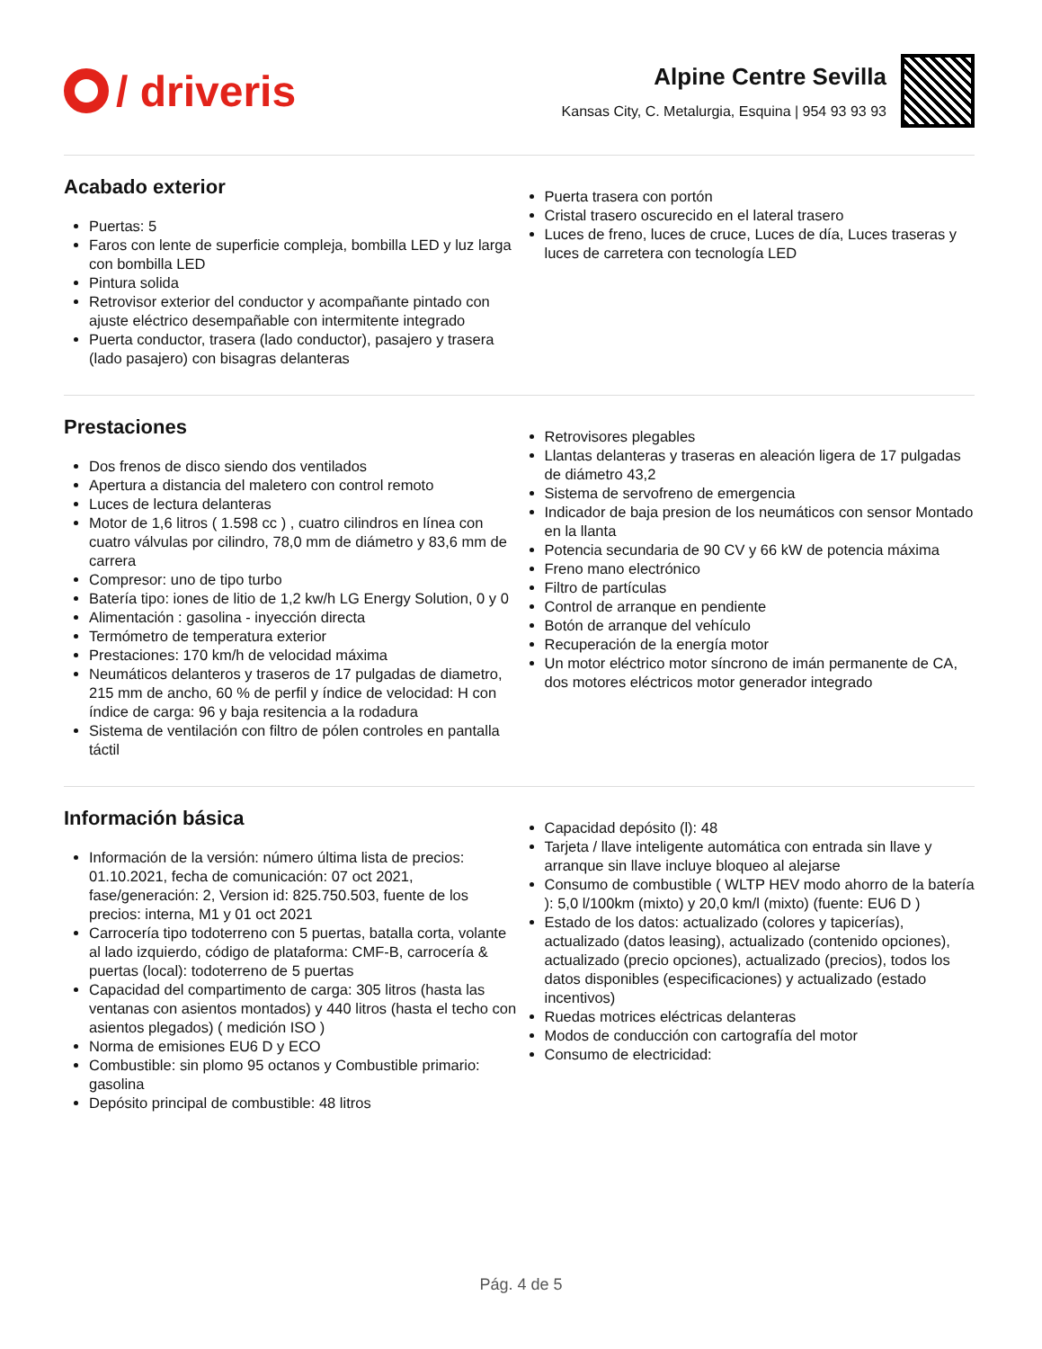/ driveris
Alpine Centre Sevilla
Kansas City, C. Metalurgia, Esquina | 954 93 93 93
Acabado exterior
Puertas: 5
Faros con lente de superficie compleja, bombilla LED y luz larga con bombilla LED
Pintura solida
Retrovisor exterior del conductor y acompañante pintado con ajuste eléctrico desempañable con intermitente integrado
Puerta conductor, trasera (lado conductor), pasajero y trasera (lado pasajero) con bisagras delanteras
Puerta trasera con portón
Cristal trasero oscurecido en el lateral trasero
Luces de freno, luces de cruce, Luces de día, Luces traseras y luces de carretera con tecnología LED
Prestaciones
Dos frenos de disco siendo dos ventilados
Apertura a distancia del maletero con control remoto
Luces de lectura delanteras
Motor de 1,6 litros ( 1.598 cc ) , cuatro cilindros en línea con cuatro válvulas por cilindro, 78,0 mm de diámetro y 83,6 mm de carrera
Compresor: uno de tipo turbo
Batería tipo: iones de litio de 1,2 kw/h LG Energy Solution, 0 y 0
Alimentación : gasolina - inyección directa
Termómetro de temperatura exterior
Prestaciones: 170 km/h de velocidad máxima
Neumáticos delanteros y traseros de 17 pulgadas de diametro, 215 mm de ancho, 60 % de perfil y índice de velocidad: H con índice de carga: 96 y baja resitencia a la rodadura
Sistema de ventilación con filtro de pólen controles en pantalla táctil
Retrovisores plegables
Llantas delanteras y traseras en aleación ligera de 17 pulgadas de diámetro 43,2
Sistema de servofreno de emergencia
Indicador de baja presion de los neumáticos con sensor Montado en la llanta
Potencia secundaria de 90 CV y 66 kW de potencia máxima
Freno mano electrónico
Filtro de partículas
Control de arranque en pendiente
Botón de arranque del vehículo
Recuperación de la energía motor
Un motor eléctrico motor síncrono de imán permanente de CA, dos motores eléctricos motor generador integrado
Información básica
Información de la versión: número última lista de precios: 01.10.2021, fecha de comunicación: 07 oct 2021, fase/generación: 2, Version id: 825.750.503, fuente de los precios: interna, M1 y 01 oct 2021
Carrocería tipo todoterreno con 5 puertas, batalla corta, volante al lado izquierdo, código de plataforma: CMF-B, carrocería & puertas (local): todoterreno de 5 puertas
Capacidad del compartimento de carga: 305 litros (hasta las ventanas con asientos montados) y 440 litros (hasta el techo con asientos plegados) ( medición ISO )
Norma de emisiones EU6 D y ECO
Combustible: sin plomo 95 octanos y Combustible primario: gasolina
Depósito principal de combustible: 48 litros
Capacidad depósito (l): 48
Tarjeta / llave inteligente automática con entrada sin llave y arranque sin llave incluye bloqueo al alejarse
Consumo de combustible ( WLTP HEV modo ahorro de la batería ): 5,0 l/100km (mixto) y 20,0 km/l (mixto) (fuente: EU6 D )
Estado de los datos: actualizado (colores y tapicerías), actualizado (datos leasing), actualizado (contenido opciones), actualizado (precio opciones), actualizado (precios), todos los datos disponibles (especificaciones) y actualizado (estado incentivos)
Ruedas motrices eléctricas delanteras
Modos de conducción con cartografía del motor
Consumo de electricidad:
Pág. 4 de 5